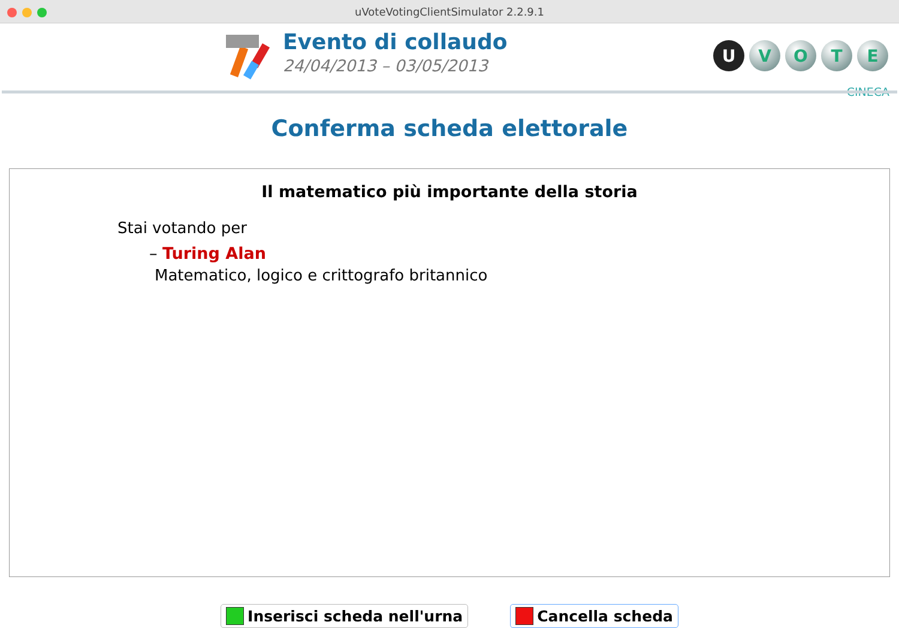uVoteVotingClientSimulator 2.2.9.1
Evento di collaudo
24/04/2013 – 03/05/2013
UVOTE
CINECA
Conferma scheda elettorale
Il matematico più importante della storia
Stai votando per
– Turing Alan
Matematico, logico e crittografo britannico
Inserisci scheda nell'urna Cancella scheda